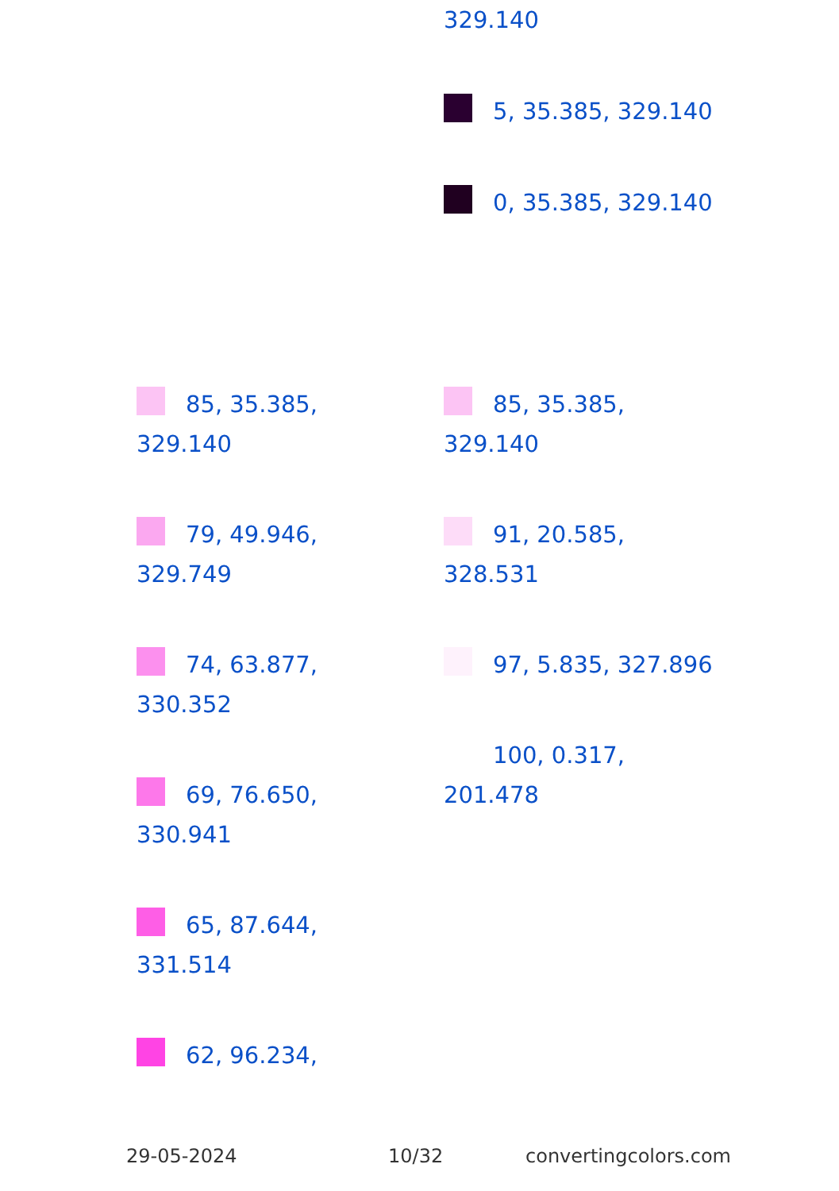329.140
5, 35.385, 329.140
0, 35.385, 329.140
85, 35.385, 329.140
79, 49.946, 329.749
74, 63.877, 330.352
69, 76.650, 330.941
65, 87.644, 331.514
62, 96.234,
85, 35.385, 329.140
91, 20.585, 328.531
97, 5.835, 327.896
100, 0.317, 201.478
29-05-2024 10/32 convertingcolors.com